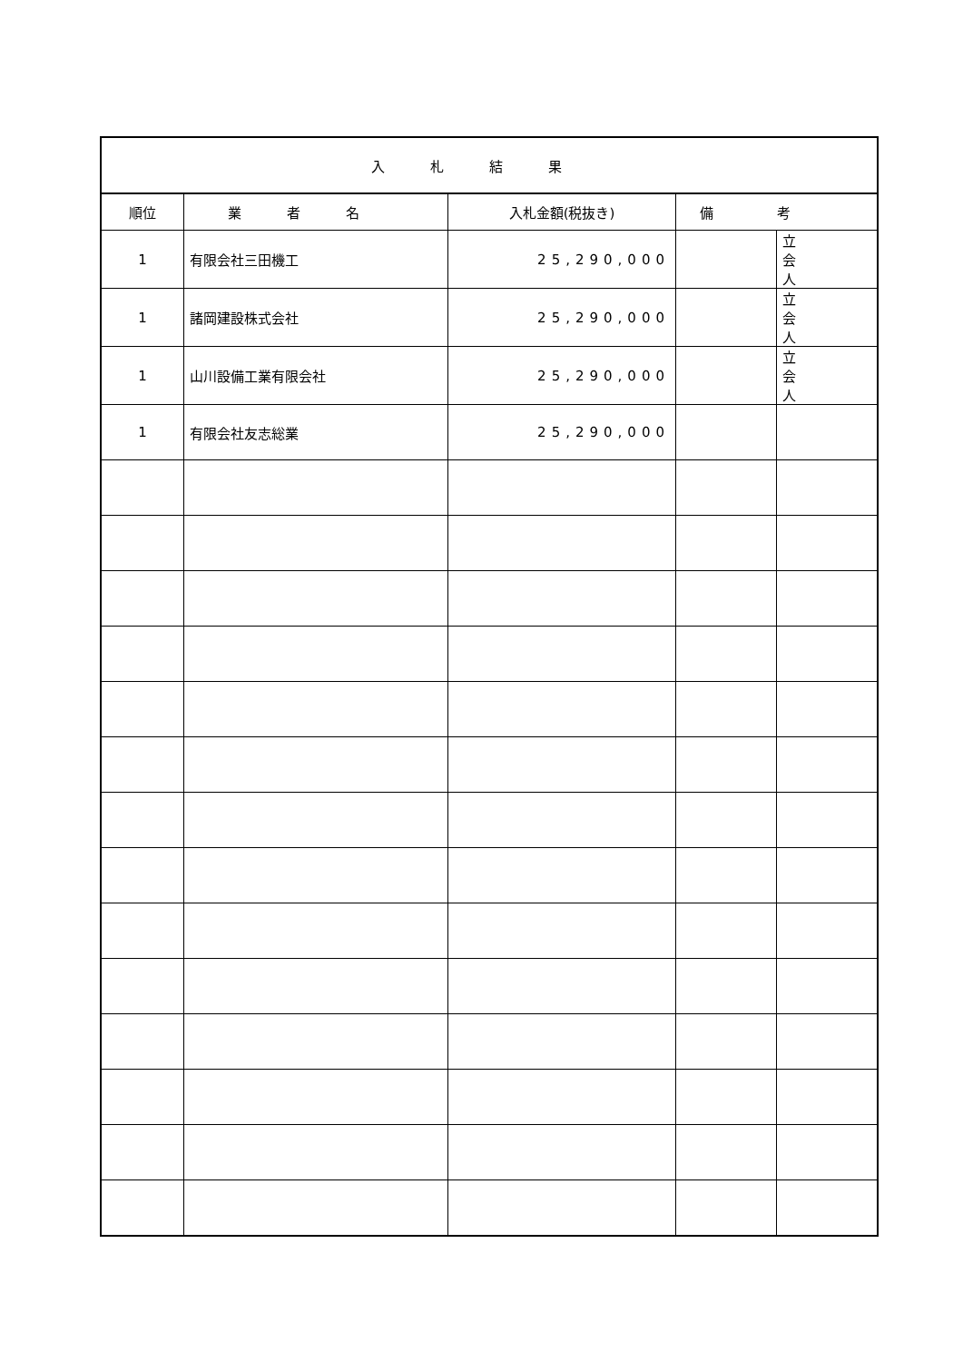| 入札結果 | | | | |
| --- | --- | --- | --- | --- |
| 順位 | 業者名 | 入札金額(税抜き) | 備考 | |
| 1 | 有限会社三田機工 | 25,290,000 | | 立 会 人 |
| 1 | 諸岡建設株式会社 | 25,290,000 | | 立 会 人 |
| 1 | 山川設備工業有限会社 | 25,290,000 | | 立 会 人 |
| 1 | 有限会社友志総業 | 25,290,000 | | |